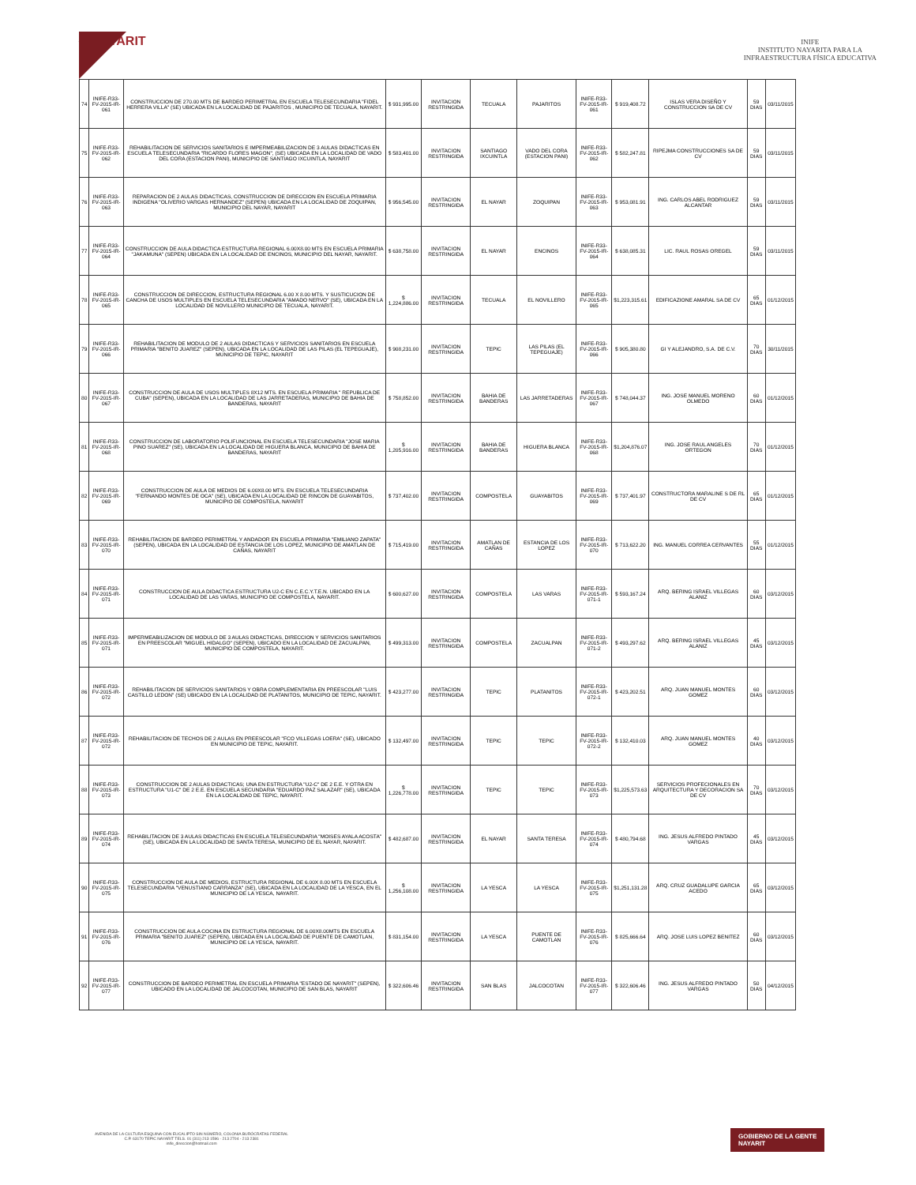◆ NAYARIT
INIFE
INSTITUTO NAYARITA PARA LA
INFRAESTRUCTURA FÍSICA EDUCATIVA
| 74 | INIFE-R33-FV-2015-IR-061 | CONSTRUCCION DE 270.00 MTS DE BARDEO PERIMETRAL EN ESCUELA TELESECUNDARIA "FIDEL HERRERA VILLA" (SE) UBICADA EN LA LOCALIDAD DE PAJARITOS , MUNICIPIO DE TECUALA, NAYARIT. | $ 931,995.00 | INVITACION RESTRINGIDA | TECUALA | PAJARITOS | INIFE-R33-FV-2015-IR-061 | $ 919,408.72 | ISLAS VERA DISEÑO Y CONSTRUCCION SA DE CV | 59 DIAS | 03/11/2015 |
| 75 | INIFE-R33-FV-2015-IR-062 | REHABILITACION DE SERVICIOS SANITARIOS E IMPERMEABILIZACION DE 3 AULAS DIDACTICAS EN ESCUELA TELESECUNDARIA "RICARDO FLORES MAGON", (SE) UBICADA EN LA LOCALIDAD DE VADO DEL CORA (ESTACION PANI), MUNICIPIO DE SANTIAGO IXCUINTLA, NAYARIT | $ 583,401.00 | INVITACION RESTRINGIDA | SANTIAGO IXCUINTLA | VADO DEL CORA (ESTACION PANI) | INIFE-R33-FV-2015-IR-062 | $ 582,247.81 | RIPEJMA CONSTRUCCIONES SA DE CV | 59 DIAS | 03/11/2015 |
| 76 | INIFE-R33-FV-2015-IR-063 | REPARACION DE 2 AULAS DIDACTICAS, CONSTRUCCION DE DIRECCION EN ESCUELA PRIMARIA INDIGENA "OLIVERIO VARGAS HERNANDEZ" (SEPEN) UBICADA EN LA LOCALIDAD DE ZOQUIPAN, MUNICIPIO DEL NAYAR, NAYARIT | $ 956,545.00 | INVITACION RESTRINGIDA | EL NAYAR | ZOQUIPAN | INIFE-R33-FV-2015-IR-063 | $ 953,081.91 | ING. CARLOS ABEL RODRIGUEZ ALCANTAR | 59 DIAS | 03/11/2015 |
| 77 | INIFE-R33-FV-2015-IR-064 | CONSTRUCCION DE AULA DIDACTICA ESTRUCTURA REGIONAL 6.00X8.00 MTS EN ESCUELA PRIMARIA "JAKAMUNA" (SEPEN) UBICADA EN LA LOCALIDAD DE ENCINOS, MUNICIPIO DEL NAYAR, NAYARIT. | $ 638,758.00 | INVITACION RESTRINGIDA | EL NAYAR | ENCINOS | INIFE-R33-FV-2015-IR-064 | $ 638,085.31 | LIC. RAUL ROSAS OREGEL | 59 DIAS | 03/11/2015 |
| 78 | INIFE-R33-FV-2015-IR-065 | CONSTRUCCION DE DIRECCION, ESTRUCTURA REGIONAL 6.00 X 8.00 MTS. Y SUSTICUCION DE CANCHA DE USOS MULTIPLES EN ESCUELA TELESECUNDARIA "AMADO NERVO" (SE), UBICADA EN LA LOCALIDAD DE NOVILLERO MUNICIPIO DE TECUALA, NAYARIT. | $ 1,224,886.00 | INVITACION RESTRINGIDA | TECUALA | EL NOVILLERO | INIFE-R33-FV-2015-IR-065 | $1,223,315.61 | EDIFICAZIONE AMARAL SA DE CV | 65 DIAS | 01/12/2015 |
| 79 | INIFE-R33-FV-2015-IR-066 | REHABILITACION DE MODULO DE 2 AULAS DIDACTICAS Y SERVICIOS SANITARIOS EN ESCUELA PRIMARIA "BENITO JUAREZ" (SEPEN), UBICADA EN LA LOCALIDAD DE LAS PILAS (EL TEPEGUAJE), MUNICIPIO DE TEPIC, NAYARIT | $ 908,231.00 | INVITACION RESTRINGIDA | TEPIC | LAS PILAS (EL TEPEGUAJE) | INIFE-R33-FV-2015-IR-066 | $ 905,380.80 | GI Y ALEJANDRO, S.A. DE C.V. | 70 DIAS | 30/11/2015 |
| 80 | INIFE-R33-FV-2015-IR-067 | CONSTRUCCION DE AULA DE USOS MULTIPLES 8X12 MTS. EN ESCUELA PRIMARIA " REPUBLICA DE CUBA" (SEPEN), UBICADA EN LA LOCALIDAD DE LAS JARRETADERAS, MUNICIPIO DE BAHIA DE BANDERAS, NAYARIT | $ 758,852.00 | INVITACION RESTRINGIDA | BAHIA DE BANDERAS | LAS JARRETADERAS | INIFE-R33-FV-2015-IR-067 | $ 748,044.37 | ING. JOSE MANUEL MORENO OLMEDO | 60 DIAS | 01/12/2015 |
| 81 | INIFE-R33-FV-2015-IR-068 | CONSTRUCCION DE LABORATORIO POLIFUNCIONAL EN ESCUELA TELESECUNDARIA "JOSE MARIA PINO SUAREZ" (SE), UBICADA EN LA LOCALIDAD DE HIGUERA BLANCA, MUNICIPIO DE BAHIA DE BANDERAS, NAYARIT | $ 1,205,916.00 | INVITACION RESTRINGIDA | BAHIA DE BANDERAS | HIGUERA BLANCA | INIFE-R33-FV-2015-IR-068 | $1,204,876.07 | ING. JOSE RAUL ANGELES ORTEGON | 70 DIAS | 01/12/2015 |
| 82 | INIFE-R33-FV-2015-IR-069 | CONSTRUCCION DE AULA DE MEDIOS DE 6.00X8.00 MTS. EN ESCUELA TELESECUNDARIA "FERNANDO MONTES DE OCA" (SE), UBICADA EN LA LOCALIDAD DE RINCON DE GUAYABITOS, MUNICIPIO DE COMPOSTELA, NAYARIT | $ 737,402.00 | INVITACION RESTRINGIDA | COMPOSTELA | GUAYABITOS | INIFE-R33-FV-2015-IR-069 | $ 737,401.97 | CONSTRUCTORA MARALINE S DE RL DE CV | 65 DIAS | 01/12/2015 |
| 83 | INIFE-R33-FV-2015-IR-070 | REHABILITACION DE BARDEO PERIMETRAL Y ANDADOR EN ESCUELA PRIMARIA "EMILIANO ZAPATA" (SEPEN), UBICADA EN LA LOCALIDAD DE ESTANCIA DE LOS LOPEZ, MUNICIPIO DE AMATLAN DE CAÑAS, NAYARIT | $ 715,419.00 | INVITACION RESTRINGIDA | AMATLAN DE CAÑAS | ESTANCIA DE LOS LOPEZ | INIFE-R33-FV-2015-IR-070 | $ 713,622.20 | ING. MANUEL CORREA CERVANTES | 55 DIAS | 01/12/2015 |
| 84 | INIFE-R33-FV-2015-IR-071 | CONSTRUCCION DE AULA DIDACTICA ESTRUCTURA U2-C EN C.E.C.Y.T.E.N. UBICADO EN LA LOCALIDAD DE LAS VARAS, MUNICIPIO DE COMPOSTELA, NAYARIT. | $ 600,627.00 | INVITACION RESTRINGIDA | COMPOSTELA | LAS VARAS | INIFE-R33-FV-2015-IR-071-1 | $ 593,167.24 | ARQ. BERING ISRAEL VILLEGAS ALANIZ | 60 DIAS | 03/12/2015 |
| 85 | INIFE-R33-FV-2015-IR-071 | IMPERMEABILIZACION DE MODULO DE 3 AULAS DIDACTICAS, DIRECCION Y SERVICIOS SANITARIOS EN PREESCOLAR "MIGUEL HIDALGO" (SEPEN), UBICADO EN LA LOCALIDAD DE ZACUALPAN, MUNICIPIO DE COMPOSTELA, NAYARIT. | $ 499,313.00 | INVITACION RESTRINGIDA | COMPOSTELA | ZACUALPAN | INIFE-R33-FV-2015-IR-071-2 | $ 493,297.62 | ARQ. BERING ISRAEL VILLEGAS ALANIZ | 45 DIAS | 03/12/2015 |
| 86 | INIFE-R33-FV-2015-IR-072 | REHABILITACION DE SERVICIOS SANITARIOS Y OBRA COMPLEMENTARIA EN PREESCOLAR "LUIS CASTILLO LEDON" (SE) UBICADO EN LA LOCALIDAD DE PLATANITOS, MUNICIPIO DE TEPIC, NAYARIT. | $ 423,277.00 | INVITACION RESTRINGIDA | TEPIC | PLATANITOS | INIFE-R33-FV-2015-IR-072-1 | $ 423,202.51 | ARQ. JUAN MANUEL MONTES GOMEZ | 60 DIAS | 03/12/2015 |
| 87 | INIFE-R33-FV-2015-IR-072 | REHABILITACION DE TECHOS DE 2 AULAS EN PREESCOLAR "FCO VILLEGAS LOERA" (SE), UBICADO EN MUNICIPIO DE TEPIC, NAYARIT. | $ 132,497.00 | INVITACION RESTRINGIDA | TEPIC | TEPIC | INIFE-R33-FV-2015-IR-072-2 | $ 132,410.03 | ARQ. JUAN MANUEL MONTES GOMEZ | 40 DIAS | 03/12/2015 |
| 88 | INIFE-R33-FV-2015-IR-073 | CONSTRUCCION DE 2 AULAS DIDACTICAS; UNA EN ESTRUCTURA "U2-C" DE 2 E.E. Y OTRA EN ESTRUCTURA "U1-C" DE 2 E.E. EN ESCUELA SECUNDARIA "EDUARDO PAZ SALAZAR" (SE), UBICADA EN LA LOCALIDAD DE TEPIC, NAYARIT. | $ 1,226,778.00 | INVITACION RESTRINGIDA | TEPIC | TEPIC | INIFE-R33-FV-2015-IR-073 | $1,225,573.63 | SERVICIOS PROFECIONALES EN ARQUITECTURA Y DECORACION SA DE CV | 70 DIAS | 03/12/2015 |
| 89 | INIFE-R33-FV-2015-IR-074 | REHABILITACION DE 3 AULAS DIDACTICAS EN ESCUELA TELESECUNDARIA "MOISES AYALA ACOSTA" (SE), UBICADA EN LA LOCALIDAD DE SANTA TERESA, MUNICIPIO DE EL NAYAR, NAYARIT. | $ 482,687.00 | INVITACION RESTRINGIDA | EL NAYAR | SANTA TERESA | INIFE-R33-FV-2015-IR-074 | $ 480,794.68 | ING. JESUS ALFREDO PINTADO VARGAS | 45 DIAS | 03/12/2015 |
| 90 | INIFE-R33-FV-2015-IR-075 | CONSTRUCCION DE AULA DE MEDIOS, ESTRUCTURA REGIONAL DE 6.00X 8.00 MTS EN ESCUELA TELESECUNDARIA "VENUSTIANO CARRANZA" (SE), UBICADA EN LA LOCALIDAD DE LA YESCA, EN EL MUNICIPIO DE LA YESCA, NAYARIT. | $ 1,256,108.00 | INVITACION RESTRINGIDA | LA YESCA | LA YESCA | INIFE-R33-FV-2015-IR-075 | $1,251,131.28 | ARQ. CRUZ GUADALUPE GARCIA ACEDO | 65 DIAS | 03/12/2015 |
| 91 | INIFE-R33-FV-2015-IR-076 | CONSTRUCCION DE AULA COCINA EN ESTRUCTURA REGIONAL DE 6.00X8.00MTS EN ESCUELA PRIMARIA "BENITO JUAREZ" (SEPEN), UBICADA EN LA LOCALIDAD DE PUENTE DE CAMOTLAN, MUNICIPIO DE LA YESCA, NAYARIT. | $ 831,154.00 | INVITACION RESTRINGIDA | LA YESCA | PUENTE DE CAMOTLAN | INIFE-R33-FV-2015-IR-076 | $ 825,666.64 | ARQ. JOSE LUIS LOPEZ BENITEZ | 60 DIAS | 03/12/2015 |
| 92 | INIFE-R33-FV-2015-IR-077 | CONSTRUCCION DE BARDEO PERIMETRAL EN ESCUELA PRIMARIA "ESTADO DE NAYARIT" (SEPEN), UBICADO EN LA LOCALIDAD DE JALCOCOTAN, MUNICIPIO DE SAN BLAS, NAYARIT | $ 322,606.46 | INVITACION RESTRINGIDA | SAN BLAS | JALCOCOTAN | INIFE-R33-FV-2015-IR-077 | $ 322,606.46 | ING. JESUS ALFREDO PINTADO VARGAS | 50 DIAS | 04/12/2015 |
AVENIDA DE LA CULTURA ESQUINA CON EUCALIPTO SIN NÚMERO, COLONIA BURÓCRATAS FEDERAL
C.P. 63170 TEPIC NAYARIT TELS. 01 (311) 213 1596 - 213 2704 - 213 2381
inife_direccion@hotmail.com
GOBIERNO DE LA GENTE
NAYARIT